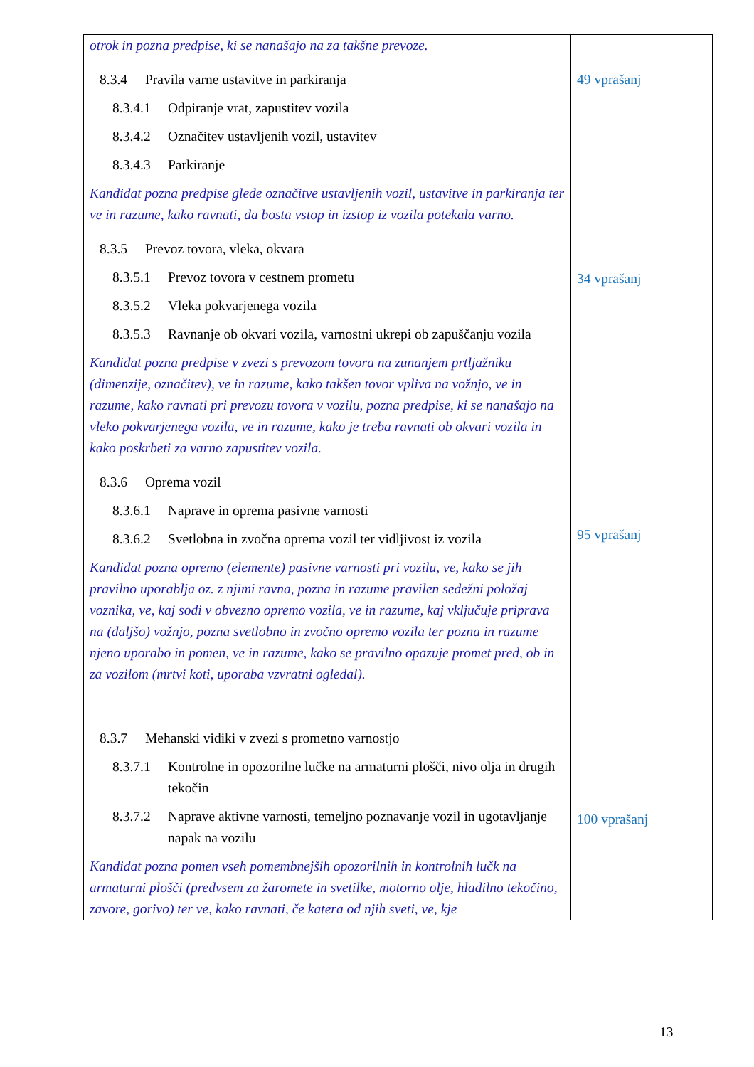| otrok in pozna predpise, ki se nanašajo na za takšne prevoze. 8.3.4 Pravila varne ustavitve in parkiranja 8.3.4.1 Odpiranje vrat, zapustitev vozila 8.3.4.2 Označitev ustavljenih vozil, ustavitev 8.3.4.3 Parkiranje Kandidat pozna predpise glede označitve ustavljenih vozil, ustavitve in parkiranja ter ve in razume, kako ravnati, da bosta vstop in izstop iz vozila potekala varno. 8.3.5 Prevoz tovora, vleka, okvara 8.3.5.1 Prevoz tovora v cestnem prometu 8.3.5.2 Vleka pokvarjenega vozila 8.3.5.3 Ravnanje ob okvari vozila, varnostni ukrepi ob zapuščanju vozila Kandidat pozna predpise v zvezi s prevozom tovora na zunanjem prtljažniku (dimenzije, označitev), ve in razume, kako takšen tovor vpliva na vožnjo, ve in razume, kako ravnati pri prevozu tovora v vozilu, pozna predpise, ki se nanašajo na vleko pokvarjenega vozila, ve in razume, kako je treba ravnati ob okvari vozila in kako poskrbeti za varno zapustitev vozila. 8.3.6 Oprema vozil 8.3.6.1 Naprave in oprema pasivne varnosti 8.3.6.2 Svetlobna in zvočna oprema vozil ter vidljivost iz vozila Kandidat pozna opremo (elemente) pasivne varnosti pri vozilu, ve, kako se jih pravilno uporablja oz. z njimi ravna, pozna in razume pravilen sedežni položaj voznika, ve, kaj sodi v obvezno opremo vozila, ve in razume, kaj vključuje priprava na (daljšo) vožnjo, pozna svetlobno in zvočno opremo vozila ter pozna in razume njeno uporabo in pomen, ve in razume, kako se pravilno opazuje promet pred, ob in za vozilom (mrtvi koti, uporaba vzvratni ogledal). 8.3.7 Mehanski vidiki v zvezi s prometno varnostjo 8.3.7.1 Kontrolne in opozorilne lučke na armaturni plošči, nivo olja in drugih tekočin 8.3.7.2 Naprave aktivne varnosti, temeljno poznavanje vozil in ugotavljanje napak na vozilu Kandidat pozna pomen vseh pomembnejših opozorilnih in kontrolnih lučk na armaturni plošči (predvsem za žaromete in svetilke, motorno olje, hladilno tekočino, zavore, gorivo) ter ve, kako ravnati, če katera od njih sveti, ve, kje | 49 vprašanj 34 vprašanj 95 vprašanj 100 vprašanj |
13